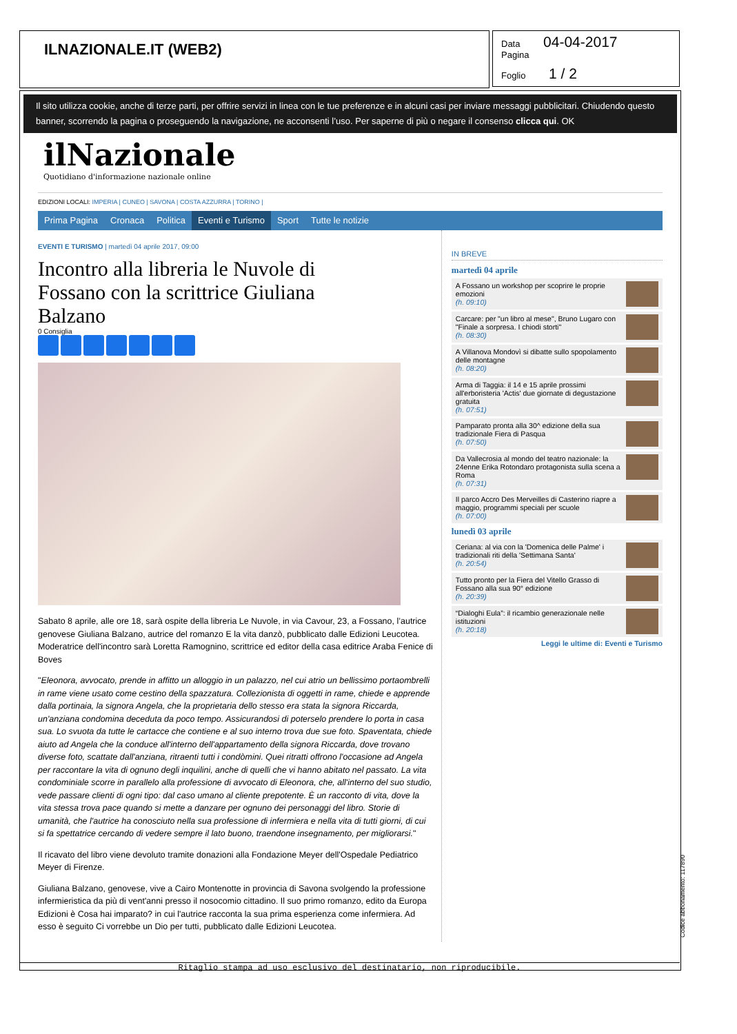ILNAZIONALE.IT (WEB2)
Data 04-04-2017
Pagina
Foglio 1 / 2
Il sito utilizza cookie, anche di terze parti, per offrire servizi in linea con le tue preferenze e in alcuni casi per inviare messaggi pubblicitari. Chiudendo questo banner, scorrendo la pagina o proseguendo la navigazione, ne acconsenti l’uso. Per saperne di più o negare il consenso clicca qui. OK
ilNazionale
Quotidiano d'informazione nazionale online
EDIZIONI LOCALI: IMPERIA | CUNEO | SAVONA | COSTA AZZURRA | TORINO |
Prima Pagina Cronaca Politica Eventi e Turismo Sport Tutte le notizie
EVENTI E TURISMO | martedì 04 aprile 2017, 09:00
Incontro alla libreria le Nuvole di Fossano con la scrittrice Giuliana Balzano
0 Consiglia
Sabato 8 aprile, alle ore 18, sarà ospite della libreria Le Nuvole, in via Cavour, 23, a Fossano, l’autrice genovese Giuliana Balzano, autrice del romanzo E la vita danzò, pubblicato dalle Edizioni Leucotea. Moderatrice dell'incontro sarà Loretta Ramognino, scrittrice ed editor della casa editrice Araba Fenice di Boves
"Eleonora, avvocato, prende in affitto un alloggio in un palazzo, nel cui atrio un bellissimo portaombrelli in rame viene usato come cestino della spazzatura. Collezionista di oggetti in rame, chiede e apprende dalla portinaia, la signora Angela, che la proprietaria dello stesso era stata la signora Riccarda, un'anziana condomina deceduta da poco tempo. Assicurandosi di poterselo prendere lo porta in casa sua. Lo svuota da tutte le cartacce che contiene e al suo interno trova due sue foto. Spaventata, chiede aiuto ad Angela che la conduce all'interno dell'appartamento della signora Riccarda, dove trovano diverse foto, scattate dall'anziana, ritraenti tutti i condòmini. Quei ritratti offrono l'occasione ad Angela per raccontare la vita di ognuno degli inquilini, anche di quelli che vi hanno abitato nel passato. La vita condominiale scorre in parallelo alla professione di avvocato di Eleonora, che, all'interno del suo studio, vede passare clienti di ogni tipo: dal caso umano al cliente prepotente. È un racconto di vita, dove la vita stessa trova pace quando si mette a danzare per ognuno dei personaggi del libro. Storie di umanità, che l'autrice ha conosciuto nella sua professione di infermiera e nella vita di tutti giorni, di cui si fa spettatrice cercando di vedere sempre il lato buono, traendone insegnamento, per migliorarsi."
Il ricavato del libro viene devoluto tramite donazioni alla Fondazione Meyer dell'Ospedale Pediatrico Meyer di Firenze.
Giuliana Balzano, genovese, vive a Cairo Montenotte in provincia di Savona svolgendo la professione infermieristica da più di vent'anni presso il nosocomio cittadino. Il suo primo romanzo, edito da Europa Edizioni è Cosa hai imparato? in cui l'autrice racconta la sua prima esperienza come infermiera. Ad esso è seguito Ci vorrebbe un Dio per tutti, pubblicato dalle Edizioni Leucotea.
IN BREVE
martedì 04 aprile
A Fossano un workshop per scoprire le proprie emozioni
(h. 09:10)
Carcare: per "un libro al mese", Bruno Lugaro con "Finale a sorpresa. I chiodi storti"
(h. 08:30)
A Villanova Mondovì si dibatte sullo spopolamento delle montagne
(h. 08:20)
Arma di Taggia: il 14 e 15 aprile prossimi all'erboristeria 'Actis' due giornate di degustazione gratuita
(h. 07:51)
Pamparato pronta alla 30^ edizione della sua tradizionale Fiera di Pasqua
(h. 07:50)
Da Vallecrosia al mondo del teatro nazionale: la 24enne Erika Rotondaro protagonista sulla scena a Roma
(h. 07:31)
Il parco Accro Des Merveilles di Casterino riapre a maggio, programmi speciali per scuole
(h. 07:00)
lunedì 03 aprile
Ceriana: al via con la 'Domenica delle Palme' i tradizionali riti della 'Settimana Santa'
(h. 20:54)
Tutto pronto per la Fiera del Vitello Grasso di Fossano alla sua 90° edizione
(h. 20:39)
“Dialoghi Eula”: il ricambio generazionale nelle istituzioni
(h. 20:18)
Leggi le ultime di: Eventi e Turismo
Ritaglio stampa ad uso esclusivo del destinatario, non riproducibile.
Codice abbonamento: 117890